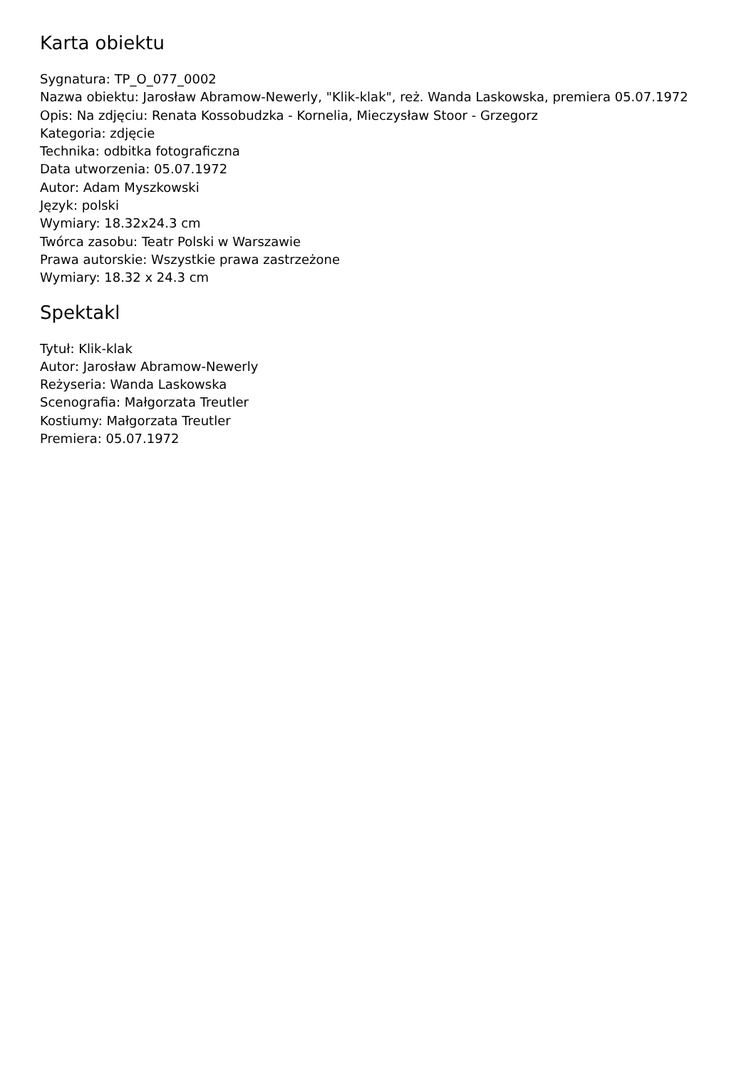Karta obiektu
Sygnatura: TP_O_077_0002
Nazwa obiektu: Jarosław Abramow-Newerly, "Klik-klak", reż. Wanda Laskowska, premiera 05.07.1972
Opis: Na zdjęciu: Renata Kossobudzka - Kornelia, Mieczysław Stoor - Grzegorz
Kategoria: zdjęcie
Technika: odbitka fotograficzna
Data utworzenia: 05.07.1972
Autor: Adam Myszkowski
Język: polski
Wymiary: 18.32x24.3 cm
Twórca zasobu: Teatr Polski w Warszawie
Prawa autorskie: Wszystkie prawa zastrzeżone
Wymiary: 18.32 x 24.3 cm
Spektakl
Tytuł: Klik-klak
Autor: Jarosław Abramow-Newerly
Reżyseria: Wanda Laskowska
Scenografia: Małgorzata Treutler
Kostiumy: Małgorzata Treutler
Premiera: 05.07.1972